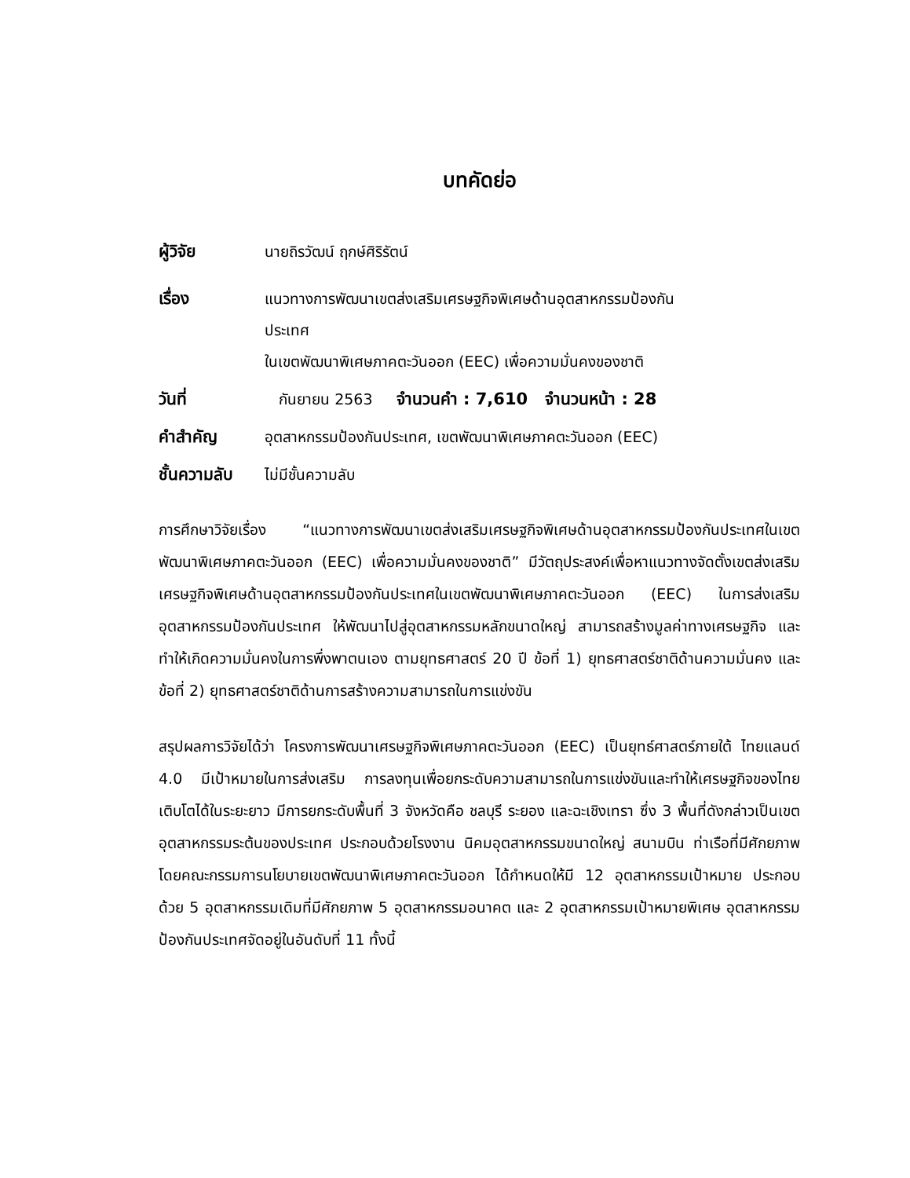บทคัดย่อ
ผู้วิจัย นายถิรวัฒน์ ฤกษ์ศิริรัตน์
เรื่อง แนวทางการพัฒนาเขตส่งเสริมเศรษฐกิจพิเศษด้านอุตสาหกรรมป้องกัน
ประเทศ
ในเขตพัฒนาพิเศษภาคตะวันออก (EEC) เพื่อความมั่นคงของชาติ
วันที่ กันยายน 2563 จำนวนคำ : 7,610 จำนวนหน้า : 28
คำสำคัญ อุตสาหกรรมป้องกันประเทศ, เขตพัฒนาพิเศษภาคตะวันออก (EEC)
ชั้นความลับ
ไม่มีชั้นความลับ
การศึกษาวิจัยเรื่อง “แนวทางการพัฒนาเขตส่งเสริมเศรษฐกิจพิเศษด้านอุตสาหกรรมป้องกันประเทศในเขตพัฒนาพิเศษภาคตะวันออก (EEC) เพื่อความมั่นคงของชาติ” มีวัตถุประสงค์เพื่อหาแนวทางจัดตั้งเขตส่งเสริมเศรษฐกิจพิเศษด้านอุตสาหกรรมป้องกันประเทศในเขตพัฒนาพิเศษภาคตะวันออก (EEC) ในการส่งเสริมอุตสาหกรรมป้องกันประเทศ ให้พัฒนาไปสู่อุตสาหกรรมหลักขนาดใหญ่ สามารถสร้างมูลค่าทางเศรษฐกิจ และทำให้เกิดความมั่นคงในการพึ่งพาตนเอง ตามยุทธศาสตร์ 20 ปี ข้อที่ 1) ยุทธศาสตร์ชาติด้านความมั่นคง และ ข้อที่ 2) ยุทธศาสตร์ชาติด้านการสร้างความสามารถในการแข่งขัน
สรุปผลการวิจัยได้ว่า โครงการพัฒนาเศรษฐกิจพิเศษภาคตะวันออก (EEC) เป็นยุทธ์ศาสตร์ภายใต้ ไทยแลนด์ 4.0 มีเป้าหมายในการส่งเสริม การลงทุนเพื่อยกระดับความสามารถในการแข่งขันและทำให้เศรษฐกิจของไทยเติบโตได้ในระยะยาว มีการยกระดับพื้นที่ 3 จังหวัดคือ ชลบุรี ระยอง และฉะเชิงเทรา ซึ่ง 3 พื้นที่ดังกล่าวเป็นเขตอุตสาหกรรมระต้นของประเทศ ประกอบด้วยโรงงาน นิคมอุตสาหกรรมขนาดใหญ่ สนามบิน ท่าเรือที่มีศักยภาพ โดยคณะกรรมการนโยบายเขตพัฒนาพิเศษภาคตะวันออก ได้กำหนดให้มี 12 อุตสาหกรรมเป้าหมาย ประกอบด้วย 5 อุตสาหกรรมเดิมที่มีศักยภาพ 5 อุตสาหกรรมอนาคต และ 2 อุตสาหกรรมเป้าหมายพิเศษ อุตสาหกรรมป้องกันประเทศจัดอยู่ในอันดับที่ 11 ทั้งนี้